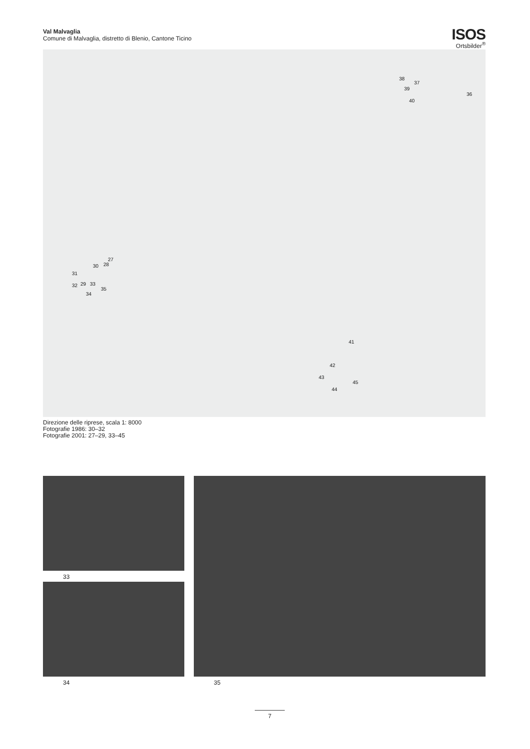Val Malvaglia
Comune di Malvaglia, distretto di Blenio, Cantone Ticino
ISOS
Ortsbilder<sup>®</sup>
38
37
39
40
36
27
30 28
31
32 29 33
35
34
41
42
43
45
44
Direzione delle riprese, scala 1: 8000
Fotografie 1986: 30–32
Fotografie 2001: 27–29, 33–45
33
34 35
7